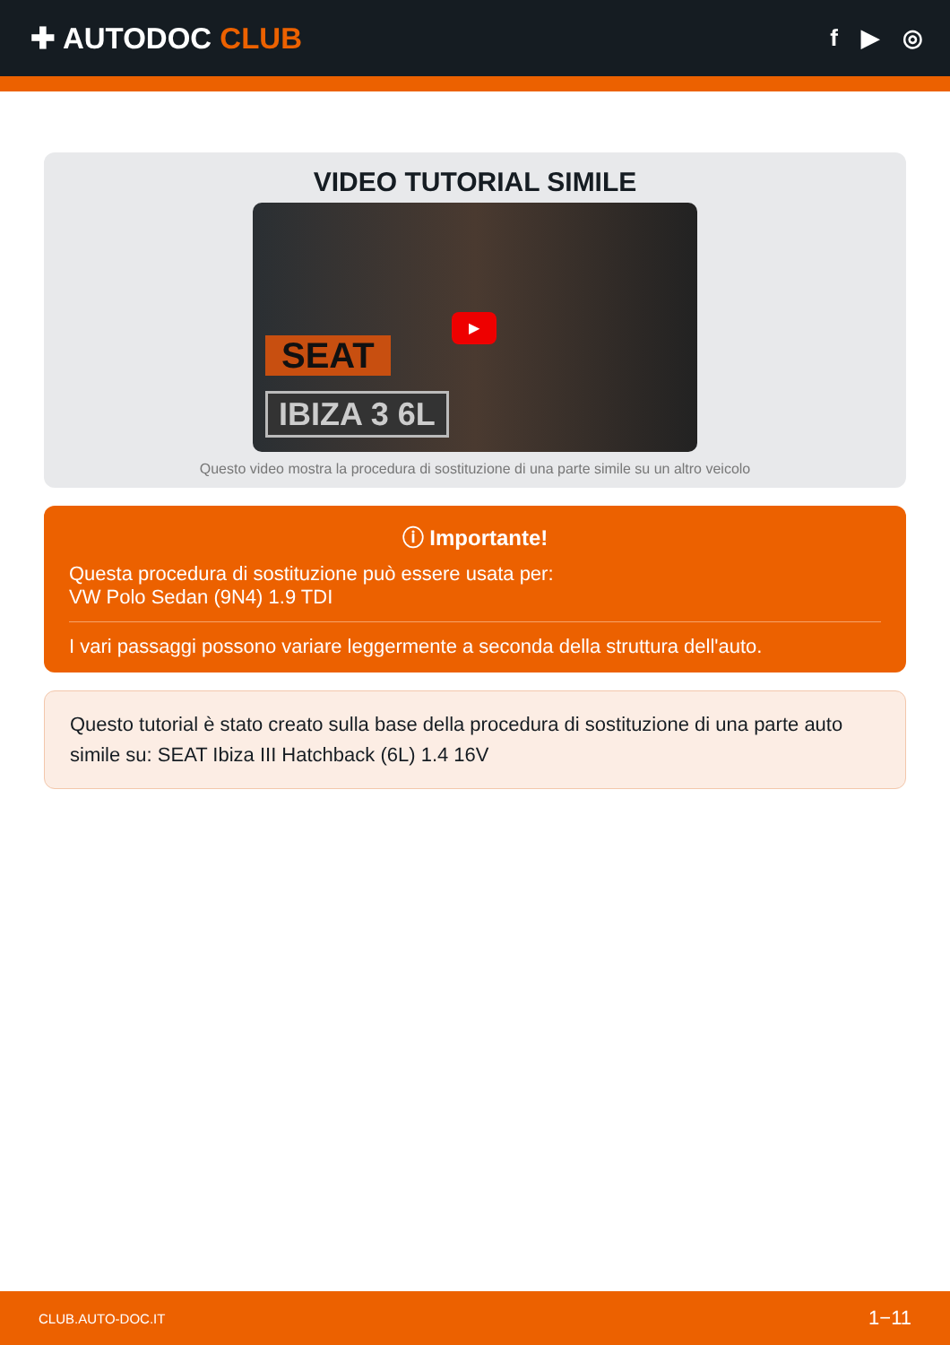✚ AUTODOC CLUB
f ▶ ◎
VIDEO TUTORIAL SIMILE
SEAT
IBIZA 3 6L
▶
Questo video mostra la procedura di sostituzione di una parte simile su un altro veicolo
ⓘ Importante!
Questa procedura di sostituzione può essere usata per:
VW Polo Sedan (9N4) 1.9 TDI
I vari passaggi possono variare leggermente a seconda della struttura dell'auto.
Questo tutorial è stato creato sulla base della procedura di sostituzione di una parte auto simile su: SEAT Ibiza III Hatchback (6L) 1.4 16V
CLUB.AUTO-DOC.IT 1−11